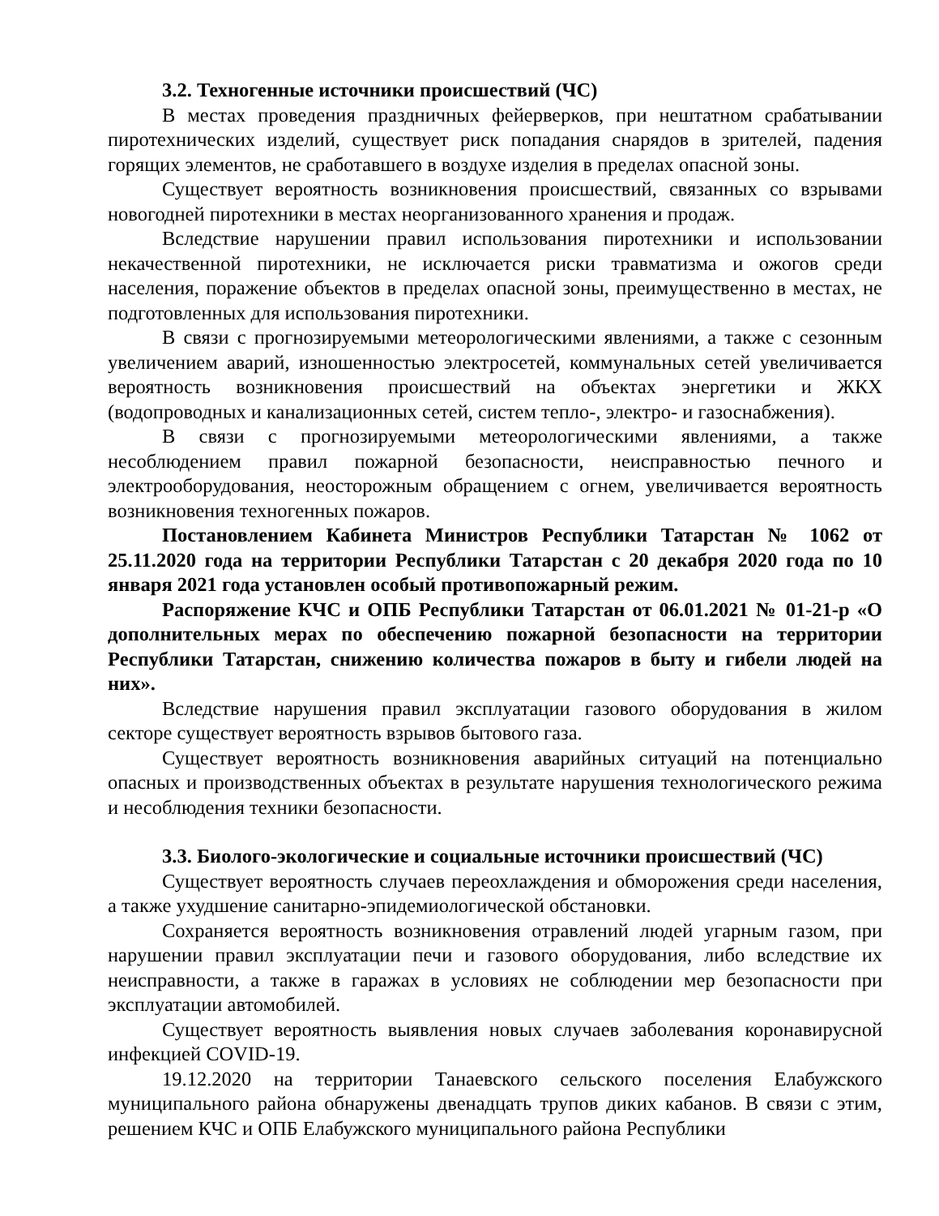3.2. Техногенные источники происшествий (ЧС)
В местах проведения праздничных фейерверков, при нештатном срабатывании пиротехнических изделий, существует риск попадания снарядов в зрителей, падения горящих элементов, не сработавшего в воздухе изделия в пределах опасной зоны.
Существует вероятность возникновения происшествий, связанных со взрывами новогодней пиротехники в местах неорганизованного хранения и продаж.
Вследствие нарушении правил использования пиротехники и использовании некачественной пиротехники, не исключается риски травматизма и ожогов среди населения, поражение объектов в пределах опасной зоны, преимущественно в местах, не подготовленных для использования пиротехники.
В связи с прогнозируемыми метеорологическими явлениями, а также с сезонным увеличением аварий, изношенностью электросетей, коммунальных сетей увеличивается вероятность возникновения происшествий на объектах энергетики и ЖКХ (водопроводных и канализационных сетей, систем тепло-, электро- и газоснабжения).
В связи с прогнозируемыми метеорологическими явлениями, а также несоблюдением правил пожарной безопасности, неисправностью печного и электрооборудования, неосторожным обращением с огнем, увеличивается вероятность возникновения техногенных пожаров.
Постановлением Кабинета Министров Республики Татарстан № 1062 от 25.11.2020 года на территории Республики Татарстан с 20 декабря 2020 года по 10 января 2021 года установлен особый противопожарный режим.
Распоряжение КЧС и ОПБ Республики Татарстан от 06.01.2021 № 01-21-р «О дополнительных мерах по обеспечению пожарной безопасности на территории Республики Татарстан, снижению количества пожаров в быту и гибели людей на них».
Вследствие нарушения правил эксплуатации газового оборудования в жилом секторе существует вероятность взрывов бытового газа.
Существует вероятность возникновения аварийных ситуаций на потенциально опасных и производственных объектах в результате нарушения технологического режима и несоблюдения техники безопасности.
3.3. Биолого-экологические и социальные источники происшествий (ЧС)
Существует вероятность случаев переохлаждения и обморожения среди населения, а также ухудшение санитарно-эпидемиологической обстановки.
Сохраняется вероятность возникновения отравлений людей угарным газом, при нарушении правил эксплуатации печи и газового оборудования, либо вследствие их неисправности, а также в гаражах в условиях не соблюдении мер безопасности при эксплуатации автомобилей.
Существует вероятность выявления новых случаев заболевания коронавирусной инфекцией COVID-19.
19.12.2020 на территории Танаевского сельского поселения Елабужского муниципального района обнаружены двенадцать трупов диких кабанов. В связи с этим, решением КЧС и ОПБ Елабужского муниципального района Республики